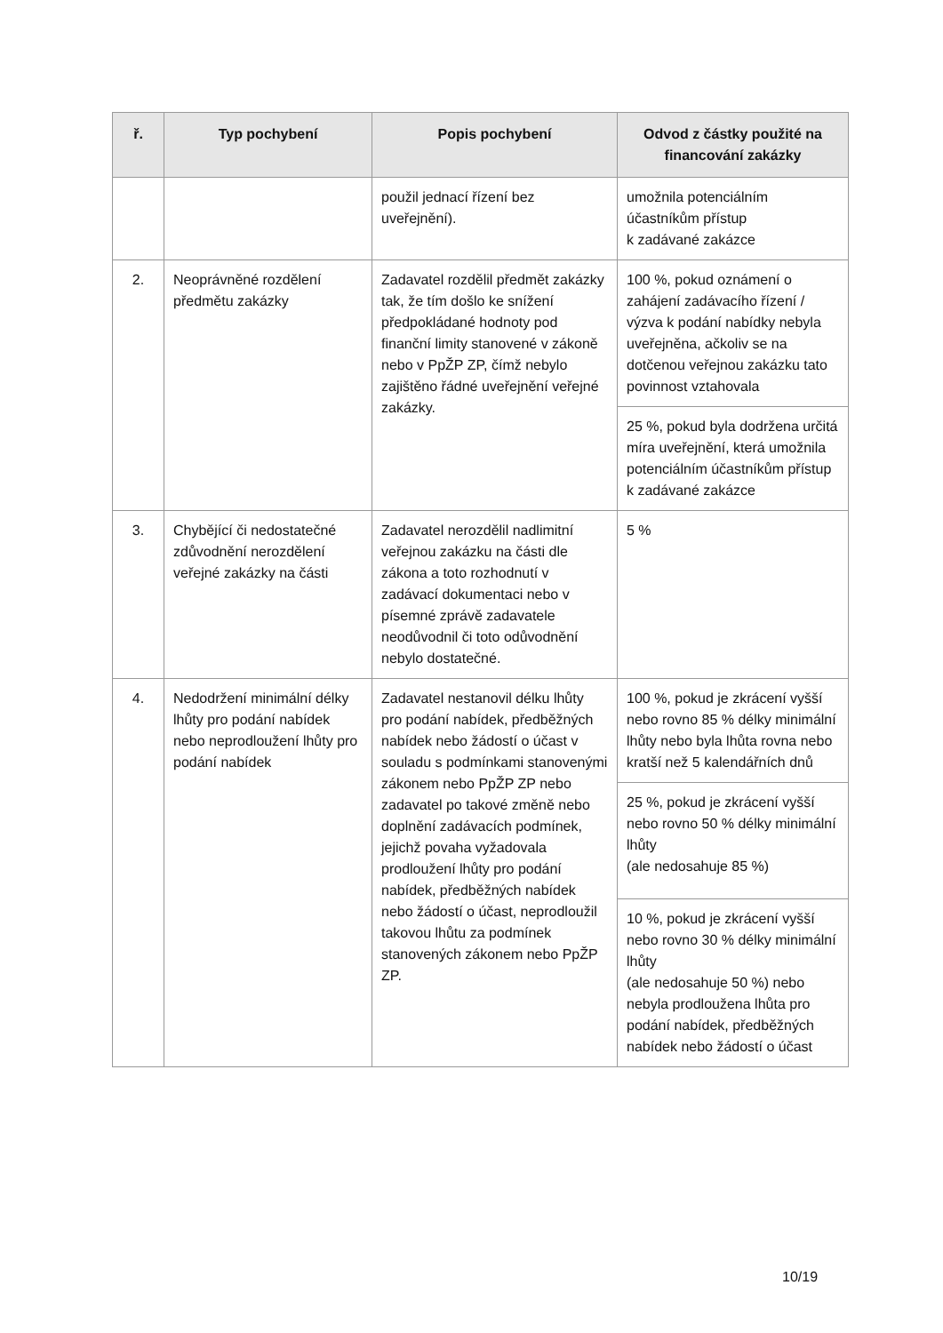| ř. | Typ pochybení | Popis pochybení | Odvod z částky použité na financování zakázky |
| --- | --- | --- | --- |
| | | použil jednací řízení bez uveřejnění). | umožnila potenciálním účastníkům přístup k zadávané zakázce |
| 2. | Neoprávněné rozdělení předmětu zakázky | Zadavatel rozdělil předmět zakázky tak, že tím došlo ke snížení předpokládané hodnoty pod finanční limity stanovené v zákoně nebo v PpŽP ZP, čímž nebylo zajištěno řádné uveřejnění veřejné zakázky. | 100 %, pokud oznámení o zahájení zadávacího řízení / výzva k podání nabídky nebyla uveřejněna, ačkoliv se na dotčenou veřejnou zakázku tato povinnost vztahovala |
| | | | 25 %, pokud byla dodržena určitá míra uveřejnění, která umožnila potenciálním účastníkům přístup k zadávané zakázce |
| 3. | Chybějící či nedostatečné zdůvodnění nerozdělení veřejné zakázky na části | Zadavatel nerozdělil nadlimitní veřejnou zakázku na části dle zákona a toto rozhodnutí v zadávací dokumentaci nebo v písemné zprávě zadavatele neodůvodnil či toto odůvodnění nebylo dostatečné. | 5 % |
| 4. | Nedodržení minimální délky lhůty pro podání nabídek nebo neprodloužení lhůty pro podání nabídek | Zadavatel nestanovil délku lhůty pro podání nabídek, předběžných nabídek nebo žádostí o účast v souladu s podmínkami stanovenými zákonem nebo PpŽP ZP nebo zadavatel po takové změně nebo doplnění zadávacích podmínek, jejichž povaha vyžadovala prodloužení lhůty pro podání nabídek, předběžných nabídek nebo žádostí o účast, neprodloužil takovou lhůtu za podmínek stanovených zákonem nebo PpŽP ZP. | 100 %, pokud je zkrácení vyšší nebo rovno 85 % délky minimální lhůty nebo byla lhůta rovna nebo kratší než 5 kalendářních dnů |
| | | | 25 %, pokud je zkrácení vyšší nebo rovno 50 % délky minimální lhůty (ale nedosahuje 85 %) |
| | | | 10 %, pokud je zkrácení vyšší nebo rovno 30 % délky minimální lhůty (ale nedosahuje 50 %) nebo nebyla prodloužena lhůta pro podání nabídek, předběžných nabídek nebo žádostí o účast |
10/19